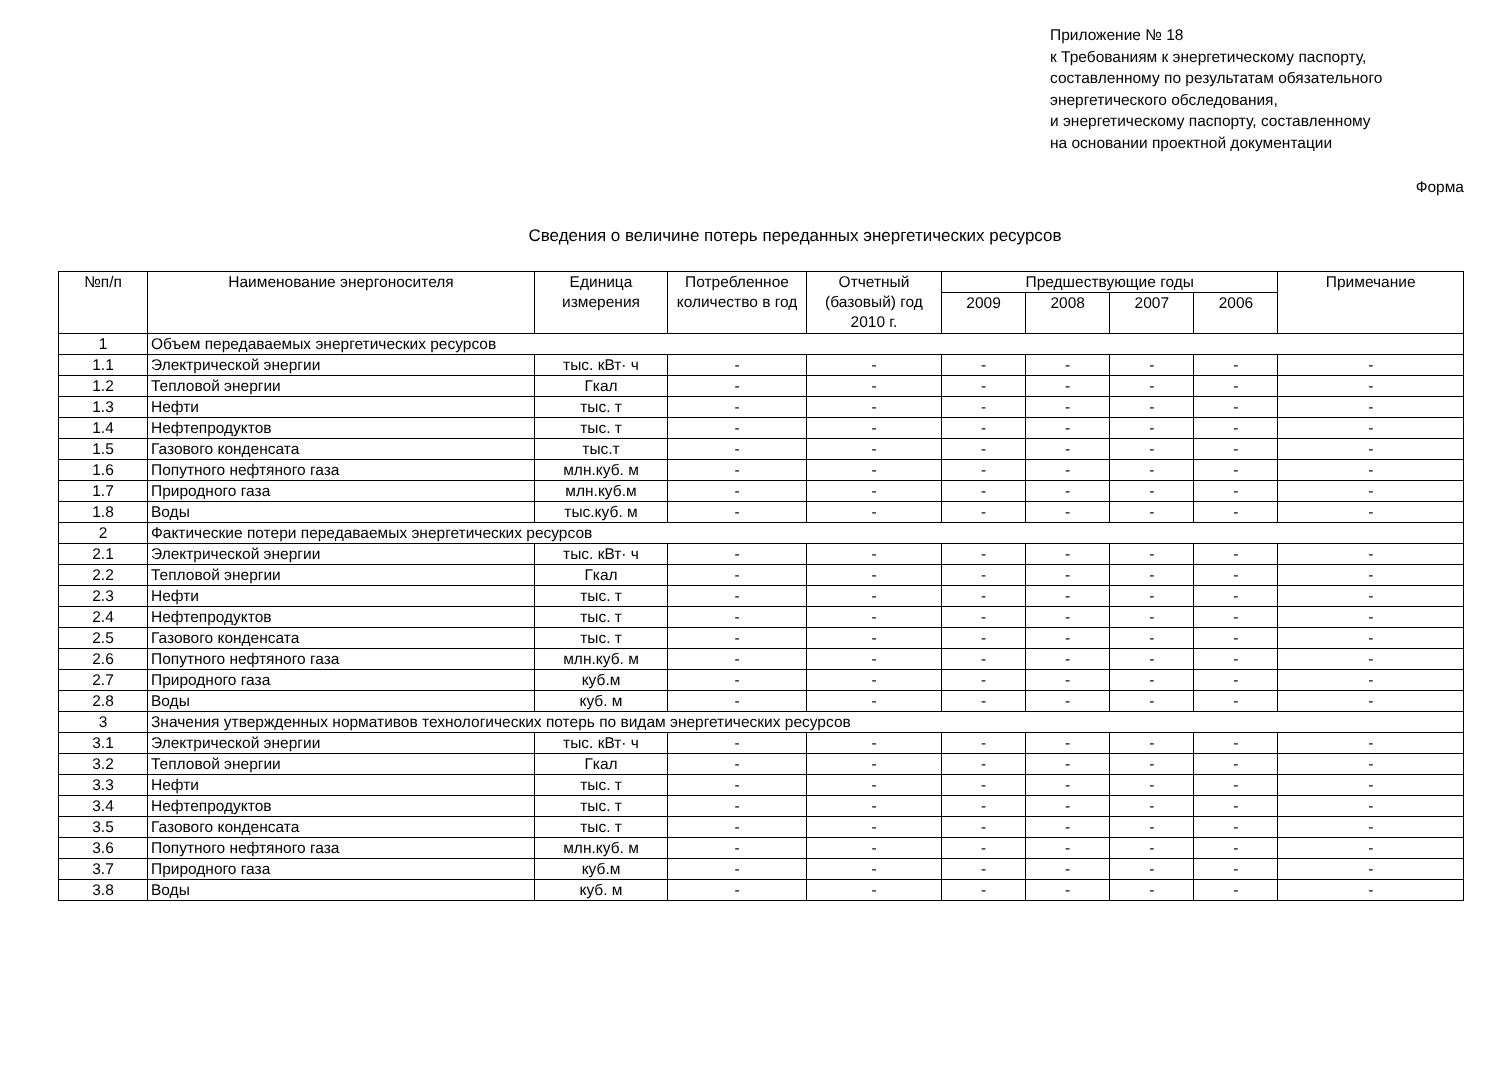Приложение № 18
к Требованиям к энергетическому паспорту,
составленному по результатам обязательного
энергетического обследования,
и энергетическому паспорту, составленному
на основании проектной документации
Форма
Сведения о величине потерь переданных энергетических ресурсов
| №п/п | Наименование энергоносителя | Единица измерения | Потребленное количество в год | Отчетный (базовый) год 2010 г. | Предшествующие годы | | | | Примечание |
| --- | --- | --- | --- | --- | --- | --- | --- | --- | --- |
| | | | | | 2009 | 2008 | 2007 | 2006 | |
| 1 | Объем передаваемых энергетических ресурсов | | | | | | | | |
| 1.1 | Электрической энергии | тыс. кВт· ч | - | - | - | - | - | - | - |
| 1.2 | Тепловой энергии | Гкал | - | - | - | - | - | - | - |
| 1.3 | Нефти | тыс. т | - | - | - | - | - | - | - |
| 1.4 | Нефтепродуктов | тыс. т | - | - | - | - | - | - | - |
| 1.5 | Газового конденсата | тыс.т | - | - | - | - | - | - | - |
| 1.6 | Попутного нефтяного газа | млн.куб. м | - | - | - | - | - | - | - |
| 1.7 | Природного газа | млн.куб.м | - | - | - | - | - | - | - |
| 1.8 | Воды | тыс.куб. м | - | - | - | - | - | - | - |
| 2 | Фактические потери передаваемых энергетических ресурсов | | | | | | | | |
| 2.1 | Электрической энергии | тыс. кВт· ч | - | - | - | - | - | - | - |
| 2.2 | Тепловой энергии | Гкал | - | - | - | - | - | - | - |
| 2.3 | Нефти | тыс. т | - | - | - | - | - | - | - |
| 2.4 | Нефтепродуктов | тыс. т | - | - | - | - | - | - | - |
| 2.5 | Газового конденсата | тыс. т | - | - | - | - | - | - | - |
| 2.6 | Попутного нефтяного газа | млн.куб. м | - | - | - | - | - | - | - |
| 2.7 | Природного газа | куб.м | - | - | - | - | - | - | - |
| 2.8 | Воды | куб. м | - | - | - | - | - | - | - |
| 3 | Значения утвержденных нормативов технологических потерь по видам энергетических ресурсов | | | | | | | | |
| 3.1 | Электрической энергии | тыс. кВт· ч | - | - | - | - | - | - | - |
| 3.2 | Тепловой энергии | Гкал | - | - | - | - | - | - | - |
| 3.3 | Нефти | тыс. т | - | - | - | - | - | - | - |
| 3.4 | Нефтепродуктов | тыс. т | - | - | - | - | - | - | - |
| 3.5 | Газового конденсата | тыс. т | - | - | - | - | - | - | - |
| 3.6 | Попутного нефтяного газа | млн.куб. м | - | - | - | - | - | - | - |
| 3.7 | Природного газа | куб.м | - | - | - | - | - | - | - |
| 3.8 | Воды | куб. м | - | - | - | - | - | - | - |